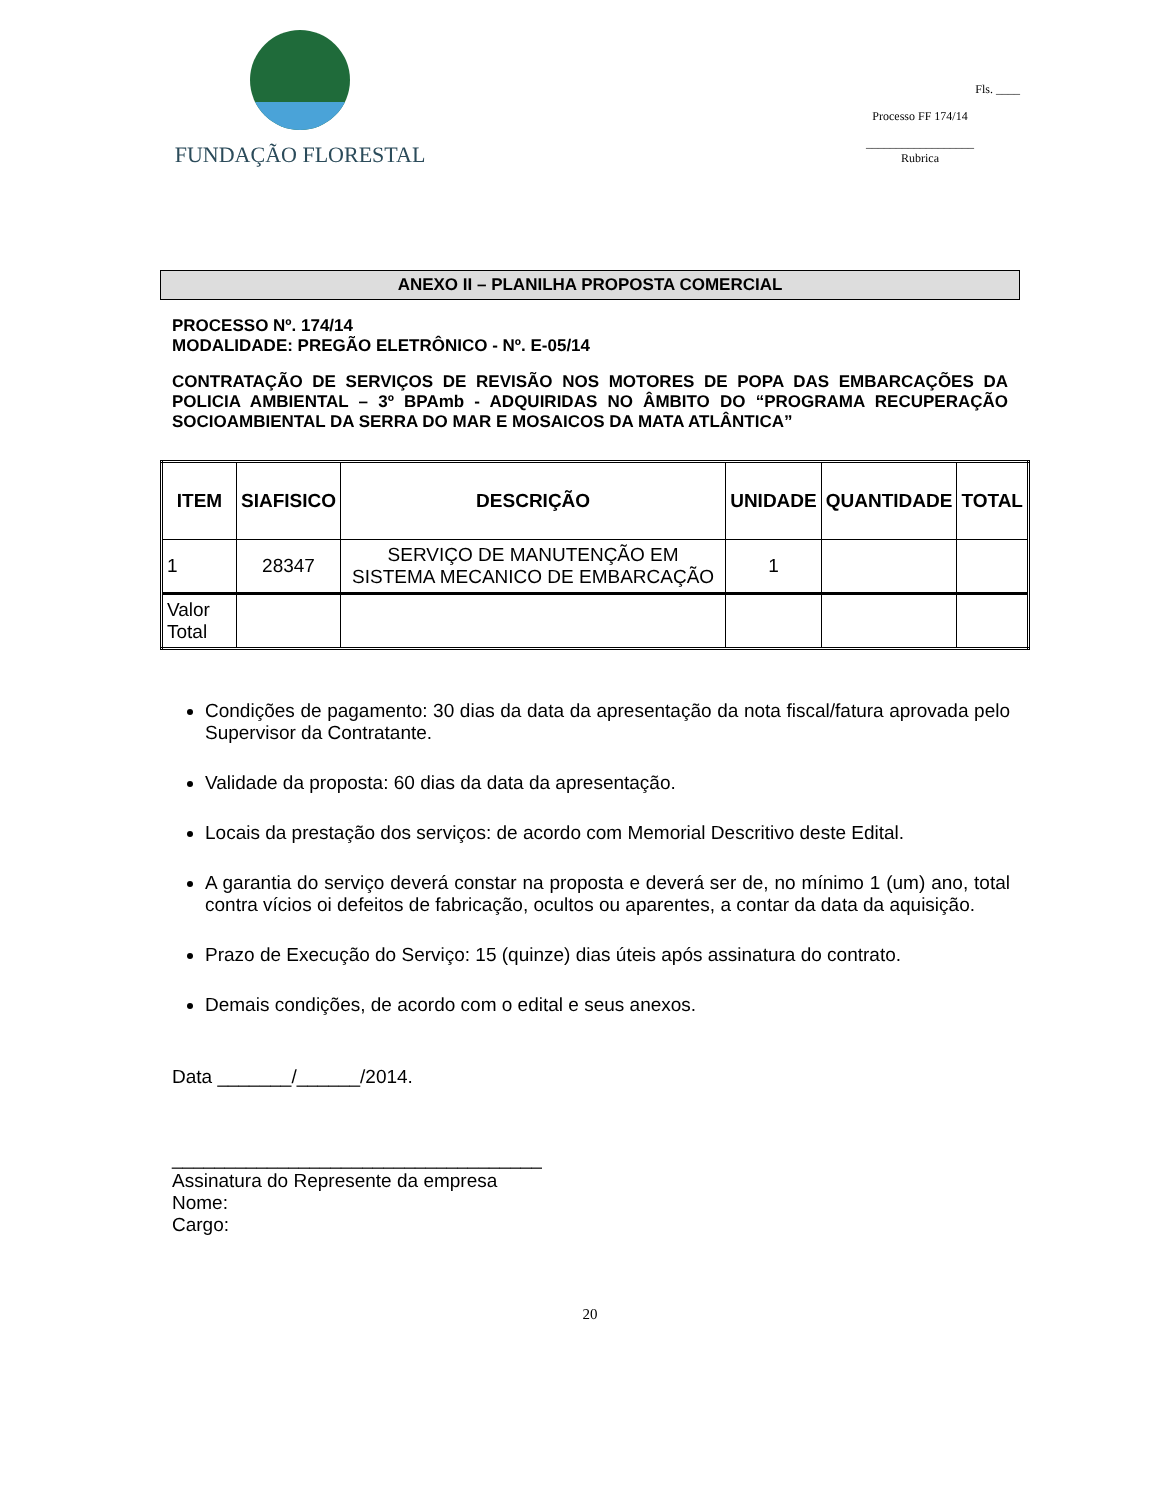FUNDAÇÃO FLORESTAL
Fls. ____
Processo FF 174/14
__________________
Rubrica
ANEXO II – PLANILHA PROPOSTA COMERCIAL
PROCESSO Nº. 174/14
MODALIDADE: PREGÃO ELETRÔNICO - Nº. E-05/14
CONTRATAÇÃO DE SERVIÇOS DE REVISÃO NOS MOTORES DE POPA DAS EMBARCAÇÕES DA POLICIA AMBIENTAL – 3º BPAmb - ADQUIRIDAS NO ÂMBITO DO “PROGRAMA RECUPERAÇÃO SOCIOAMBIENTAL DA SERRA DO MAR E MOSAICOS DA MATA ATLÂNTICA”
| ITEM | SIAFISICO | DESCRIÇÃO | UNIDADE | QUANTIDADE | TOTAL |
| --- | --- | --- | --- | --- | --- |
| 1 | 28347 | SERVIÇO DE MANUTENÇÃO EM SISTEMA MECANICO DE EMBARCAÇÃO | 1 | | |
| Valor Total | | | | | |
Condições de pagamento: 30 dias da data da apresentação da nota fiscal/fatura aprovada pelo Supervisor da Contratante.
Validade da proposta: 60 dias da data da apresentação.
Locais da prestação dos serviços: de acordo com Memorial Descritivo deste Edital.
A garantia do serviço deverá constar na proposta e deverá ser de, no mínimo 1 (um) ano, total contra vícios oi defeitos de fabricação, ocultos ou aparentes, a contar da data da aquisição.
Prazo de Execução do Serviço: 15 (quinze) dias úteis após assinatura do contrato.
Demais condições, de acordo com o edital e seus anexos.
Data _______/______/2014.
___________________________________
Assinatura do Represente da empresa
Nome:
Cargo:
20